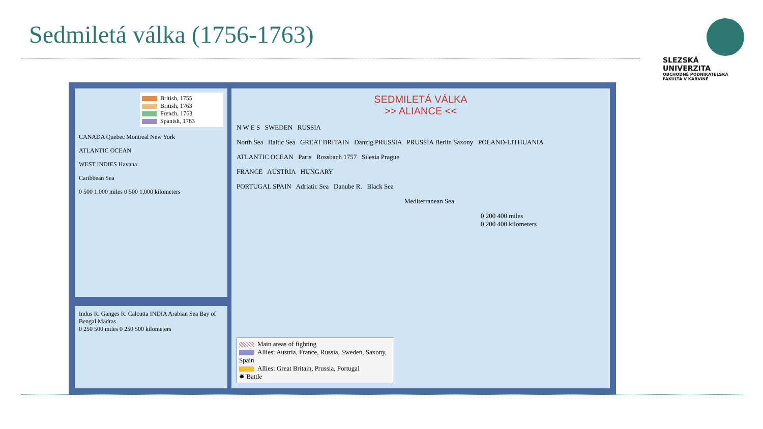Sedmiletá válka (1756-1763)
SLEZSKÁ
UNIVERZITA
OBCHODNĚ PODNIKATELSKÁ
FAKULTA V KARVINÉ
British, 1755
British, 1763
French, 1763
Spanish, 1763
CANADA Quebec Montreal New York
ATLANTIC OCEAN
WEST INDIES Havana
Caribbean Sea
0 500 1,000 miles 0 500 1,000 kilometers
Indus R. Ganges R. Calcutta INDIA Arabian Sea Bay of Bengal Madras
0 250 500 miles 0 250 500 kilometers
SEDMILETÁ VÁLKA
>> ALIANCE <<
N W E S SWEDEN RUSSIA
North Sea Baltic Sea GREAT BRITAIN Danzig PRUSSIA PRUSSIA Berlin Saxony POLAND-LITHUANIA
ATLANTIC OCEAN Paris Rossbach 1757 Silesia Prague
FRANCE AUSTRIA HUNGARY
PORTUGAL SPAIN Adriatic Sea Danube R. Black Sea
Mediterranean Sea
0 200 400 miles
0 200 400 kilometers
Main areas of fighting
Allies: Austria, France, Russia, Sweden, Saxony, Spain
Allies: Great Britain, Prussia, Portugal
✸ Battle